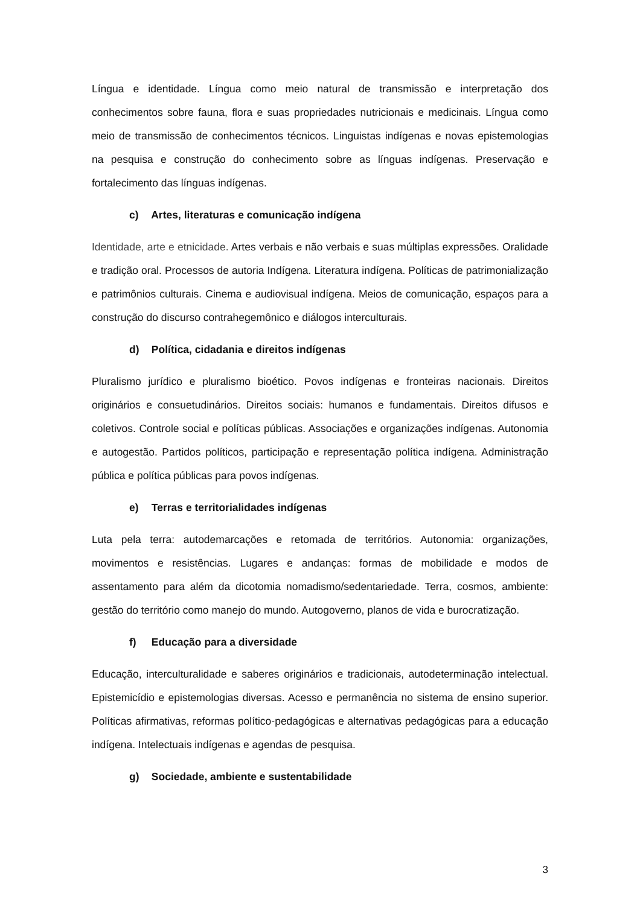Língua e identidade. Língua como meio natural de transmissão e interpretação dos conhecimentos sobre fauna, flora e suas propriedades nutricionais e medicinais. Língua como meio de transmissão de conhecimentos técnicos. Linguistas indígenas e novas epistemologias na pesquisa e construção do conhecimento sobre as línguas indígenas. Preservação e fortalecimento das línguas indígenas.
c) Artes, literaturas e comunicação indígena
Identidade, arte e etnicidade. Artes verbais e não verbais e suas múltiplas expressões. Oralidade e tradição oral. Processos de autoria Indígena. Literatura indígena. Políticas de patrimonialização e patrimônios culturais. Cinema e audiovisual indígena. Meios de comunicação, espaços para a construção do discurso contrahegemônico e diálogos interculturais.
d) Política, cidadania e direitos indígenas
Pluralismo jurídico e pluralismo bioético. Povos indígenas e fronteiras nacionais. Direitos originários e consuetudinários. Direitos sociais: humanos e fundamentais. Direitos difusos e coletivos. Controle social e políticas públicas. Associações e organizações indígenas. Autonomia e autogestão. Partidos políticos, participação e representação política indígena. Administração pública e política públicas para povos indígenas.
e) Terras e territorialidades indígenas
Luta pela terra: autodemarcações e retomada de territórios. Autonomia: organizações, movimentos e resistências. Lugares e andanças: formas de mobilidade e modos de assentamento para além da dicotomia nomadismo/sedentariedade. Terra, cosmos, ambiente: gestão do território como manejo do mundo. Autogoverno, planos de vida e burocratização.
f) Educação para a diversidade
Educação, interculturalidade e saberes originários e tradicionais, autodeterminação intelectual. Epistemicídio e epistemologias diversas. Acesso e permanência no sistema de ensino superior. Políticas afirmativas, reformas político-pedagógicas e alternativas pedagógicas para a educação indígena. Intelectuais indígenas e agendas de pesquisa.
g) Sociedade, ambiente e sustentabilidade
3